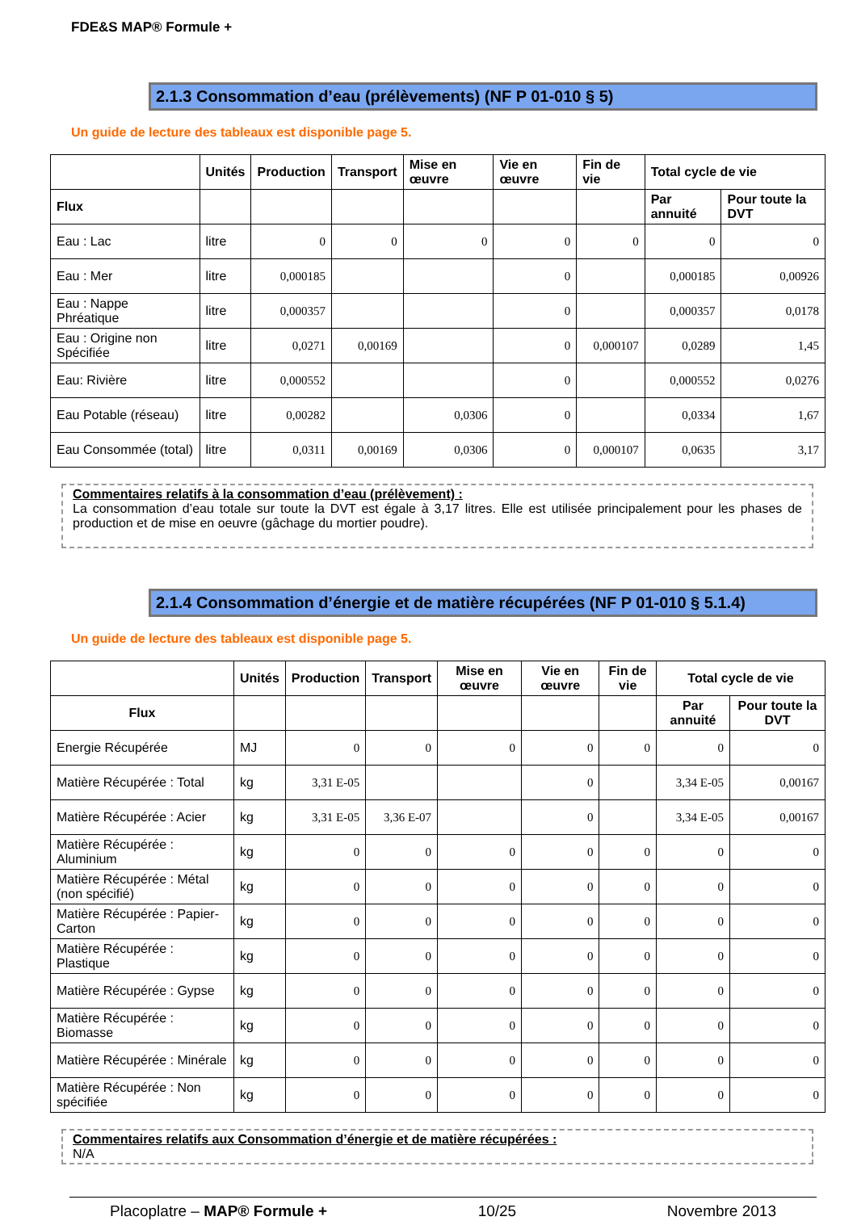FDE&S MAP® Formule +
2.1.3 Consommation d’eau (prélèvements) (NF P 01-010 § 5)
Un guide de lecture des tableaux est disponible page 5.
| | Unités | Production | Transport | Mise en œuvre | Vie en œuvre | Fin de vie | Total cycle de vie | |
| --- | --- | --- | --- | --- | --- | --- | --- | --- |
| Flux | | | | | | | Par annuité | Pour toute la DVT |
| Eau : Lac | litre | 0 | 0 | 0 | 0 | 0 | 0 | 0 |
| Eau : Mer | litre | 0,000185 | | | 0 | | 0,000185 | 0,00926 |
| Eau : Nappe Phréatique | litre | 0,000357 | | | 0 | | 0,000357 | 0,0178 |
| Eau : Origine non Spécifiée | litre | 0,0271 | 0,00169 | | 0 | 0,000107 | 0,0289 | 1,45 |
| Eau: Rivière | litre | 0,000552 | | | 0 | | 0,000552 | 0,0276 |
| Eau Potable (réseau) | litre | 0,00282 | | 0,0306 | 0 | | 0,0334 | 1,67 |
| Eau Consommée (total) | litre | 0,0311 | 0,00169 | 0,0306 | 0 | 0,000107 | 0,0635 | 3,17 |
Commentaires relatifs à la consommation d’eau (prélèvement) :
La consommation d’eau totale sur toute la DVT est égale à 3,17 litres. Elle est utilisée principalement pour les phases de production et de mise en oeuvre (gâchage du mortier poudre).
2.1.4 Consommation d’énergie et de matière récupérées (NF P 01-010 § 5.1.4)
Un guide de lecture des tableaux est disponible page 5.
| | Unités | Production | Transport | Mise en œuvre | Vie en œuvre | Fin de vie | Total cycle de vie | |
| --- | --- | --- | --- | --- | --- | --- | --- | --- |
| Flux | | | | | | | Par annuité | Pour toute la DVT |
| Energie Récupérée | MJ | 0 | 0 | 0 | 0 | 0 | 0 | 0 |
| Matière Récupérée : Total | kg | 3,31 E-05 | | | 0 | | 3,34 E-05 | 0,00167 |
| Matière Récupérée : Acier | kg | 3,31 E-05 | 3,36 E-07 | | 0 | | 3,34 E-05 | 0,00167 |
| Matière Récupérée : Aluminium | kg | 0 | 0 | 0 | 0 | 0 | 0 | 0 |
| Matière Récupérée : Métal (non spécifié) | kg | 0 | 0 | 0 | 0 | 0 | 0 | 0 |
| Matière Récupérée : Papier-Carton | kg | 0 | 0 | 0 | 0 | 0 | 0 | 0 |
| Matière Récupérée : Plastique | kg | 0 | 0 | 0 | 0 | 0 | 0 | 0 |
| Matière Récupérée : Gypse | kg | 0 | 0 | 0 | 0 | 0 | 0 | 0 |
| Matière Récupérée : Biomasse | kg | 0 | 0 | 0 | 0 | 0 | 0 | 0 |
| Matière Récupérée : Minérale | kg | 0 | 0 | 0 | 0 | 0 | 0 | 0 |
| Matière Récupérée : Non spécifiée | kg | 0 | 0 | 0 | 0 | 0 | 0 | 0 |
Commentaires relatifs aux Consommation d’énergie et de matière récupérées :
N/A
Placoplatre – MAP® Formule + 10/25 Novembre 2013